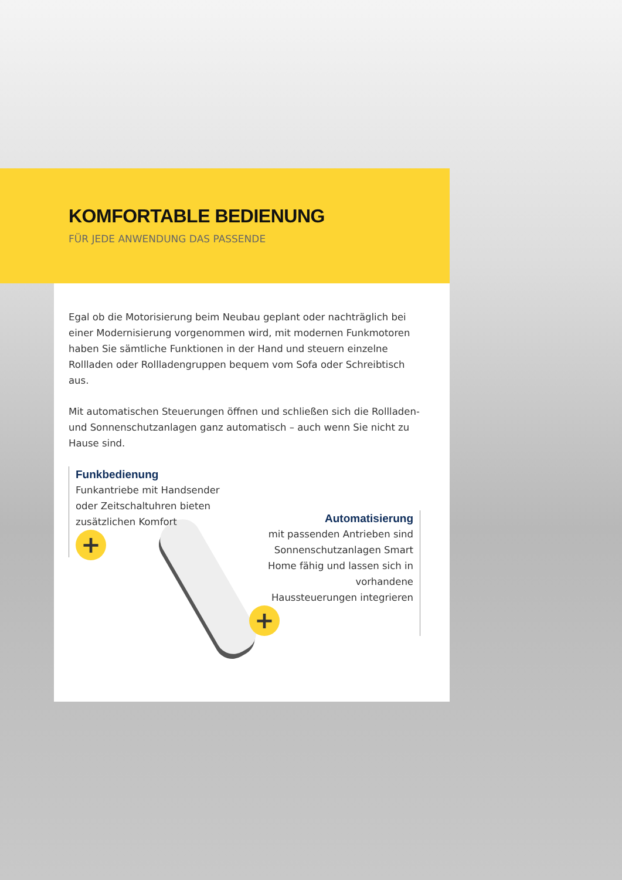KOMFORTABLE BEDIENUNG
FÜR JEDE ANWENDUNG DAS PASSENDE
Egal ob die Motorisierung beim Neubau geplant oder nachträglich bei einer Modernisierung vorgenommen wird, mit modernen Funkmotoren haben Sie sämtliche Funktionen in der Hand und steuern einzelne Rollladen oder Rollladengruppen bequem vom Sofa oder Schreibtisch aus.
Mit automatischen Steuerungen öffnen und schließen sich die Rollladen- und Sonnenschutzanlagen ganz automatisch – auch wenn Sie nicht zu Hause sind.
Funkbedienung
Funkantriebe mit Handsender oder Zeitschaltuhren bieten zusätzlichen Komfort
+
Automatisierung
mit passenden Antrieben sind Sonnenschutzanlagen Smart Home fähig und lassen sich in vorhandene Haussteuerungen integrieren
+